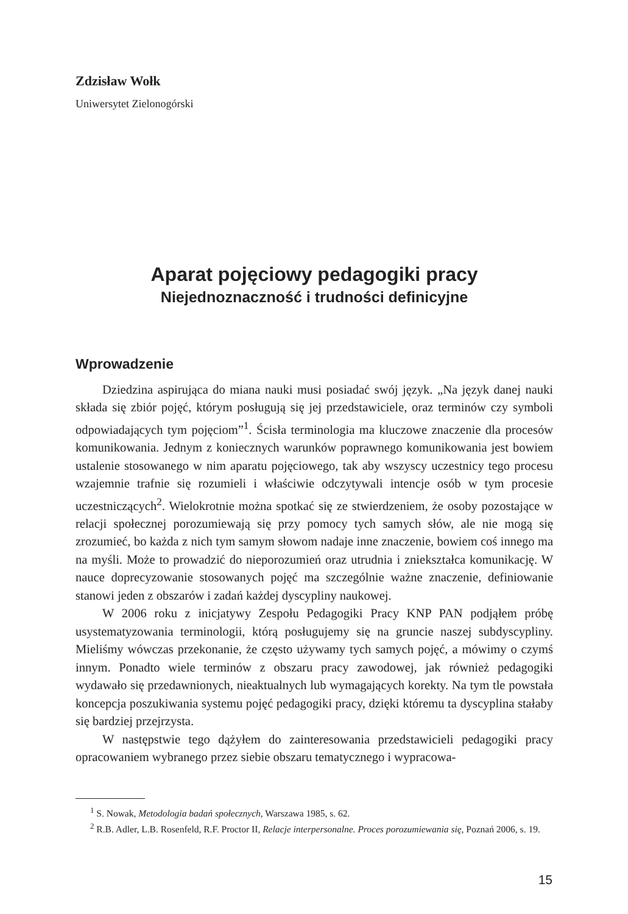Zdzisław Wołk
Uniwersytet Zielonogórski
Aparat pojęciowy pedagogiki pracy
Niejednoznaczność i trudności definicyjne
Wprowadzenie
Dziedzina aspirująca do miana nauki musi posiadać swój język. „Na język danej nauki składa się zbiór pojęć, którym posługują się jej przedstawiciele, oraz terminów czy symboli odpowiadających tym pojęciom”<sup>1</sup>. Ścisła terminologia ma kluczowe znaczenie dla procesów komunikowania. Jednym z koniecznych warunków poprawnego komunikowania jest bowiem ustalenie stosowanego w nim aparatu pojęciowego, tak aby wszyscy uczestnicy tego procesu wzajemnie trafnie się rozumieli i właściwie odczytywali intencje osób w tym procesie uczestniczących<sup>2</sup>. Wielokrotnie można spotkać się ze stwierdzeniem, że osoby pozostające w relacji społecznej porozumiewają się przy pomocy tych samych słów, ale nie mogą się zrozumieć, bo każda z nich tym samym słowom nadaje inne znaczenie, bowiem coś innego ma na myśli. Może to prowadzić do nieporozumień oraz utrudnia i zniekształca komunikację. W nauce doprecyzowanie stosowanych pojęć ma szczególnie ważne znaczenie, definiowanie stanowi jeden z obszarów i zadań każdej dyscypliny naukowej.
W 2006 roku z inicjatywy Zespołu Pedagogiki Pracy KNP PAN podjąłem próbę usystematyzowania terminologii, którą posługujemy się na gruncie naszej subdyscypliny. Mieliśmy wówczas przekonanie, że często używamy tych samych pojęć, a mówimy o czymś innym. Ponadto wiele terminów z obszaru pracy zawodowej, jak również pedagogiki wydawało się przedawnionych, nieaktualnych lub wymagających korekty. Na tym tle powstała koncepcja poszukiwania systemu pojęć pedagogiki pracy, dzięki któremu ta dyscyplina stałaby się bardziej przejrzysta.
W następstwie tego dążyłem do zainteresowania przedstawicieli pedagogiki pracy opracowaniem wybranego przez siebie obszaru tematycznego i wypracowa-
<sup>1</sup> S. Nowak, Metodologia badań społecznych, Warszawa 1985, s. 62.
<sup>2</sup> R.B. Adler, L.B. Rosenfeld, R.F. Proctor II, Relacje interpersonalne. Proces porozumiewania się, Poznań 2006, s. 19.
15